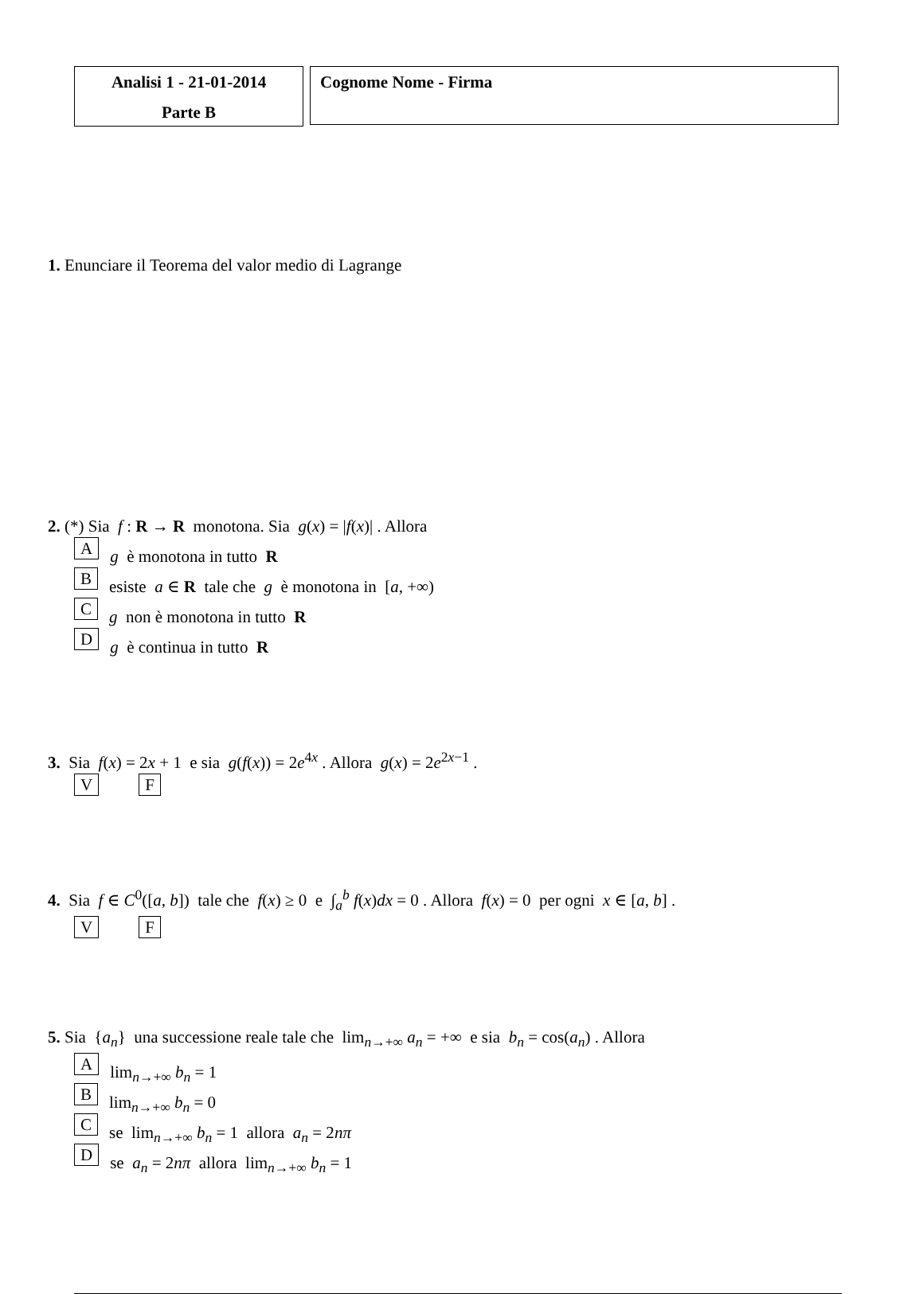Analisi 1 - 21-01-2014
Parte B
Cognome Nome - Firma
1. Enunciare il Teorema del valor medio di Lagrange
2. (*) Sia f : R → R monotona. Sia g(x) = |f(x)| . Allora
Ag è monotona in tutto R
Besiste a ∈ R tale che g è monotona in [a, +∞)
Cg non è monotona in tutto R
Dg è continua in tutto R
3. Sia f(x) = 2x + 1 e sia g(f(x)) = 2e<sup>4x</sup> . Allora g(x) = 2e<sup>2x−1</sup> .
V F
4. Sia f ∈ C<sup>0</sup>([a, b]) tale che f(x) ≥ 0 e ∫<sub>a</sub><sup>b</sup> f(x)dx = 0 . Allora f(x) = 0 per ogni x ∈ [a, b] .
V F
5. Sia {a<sub>n</sub>} una successione reale tale che lim<sub>n→+∞</sub> a<sub>n</sub> = +∞ e sia b<sub>n</sub> = cos(a<sub>n</sub>) . Allora
Alim<sub>n→+∞</sub> b<sub>n</sub> = 1
Blim<sub>n→+∞</sub> b<sub>n</sub> = 0
Cse lim<sub>n→+∞</sub> b<sub>n</sub> = 1 allora a<sub>n</sub> = 2nπ
Dse a<sub>n</sub> = 2nπ allora lim<sub>n→+∞</sub> b<sub>n</sub> = 1